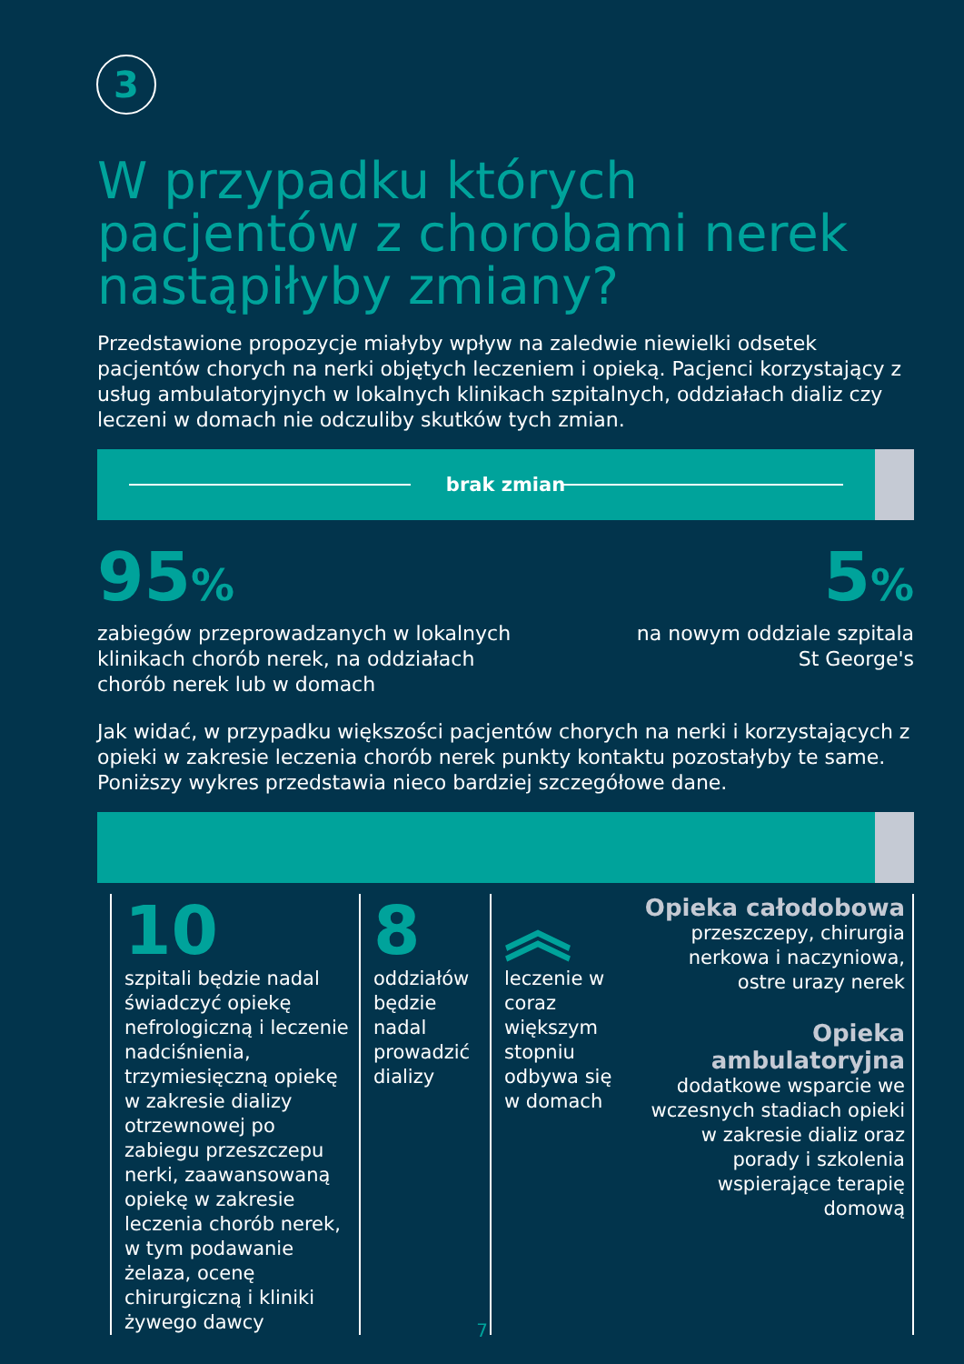3
W przypadku których pacjentów z chorobami nerek nastąpiłyby zmiany?
Przedstawione propozycje miałyby wpływ na zaledwie niewielki odsetek pacjentów chorych na nerki objętych leczeniem i opieką. Pacjenci korzystający z usług ambulatoryjnych w lokalnych klinikach szpitalnych, oddziałach dializ czy leczeni w domach nie odczuliby skutków tych zmian.
brak zmian
95%
zabiegów przeprowadzanych w lokalnych
klinikach chorób nerek, na oddziałach
chorób nerek lub w domach
5%
na nowym oddziale szpitala
St George's
Jak widać, w przypadku większości pacjentów chorych na nerki i korzystających z opieki w zakresie leczenia chorób nerek punkty kontaktu pozostałyby te same. Poniższy wykres przedstawia nieco bardziej szczegółowe dane.
10
szpitali będzie nadal świadczyć opiekę nefrologiczną i leczenie nadciśnienia, trzymiesięczną opiekę w zakresie dializy otrzewnowej po zabiegu przeszczepu nerki, zaawansowaną opiekę w zakresie leczenia chorób nerek, w tym podawanie żelaza, ocenę chirurgiczną i kliniki żywego dawcy
8
oddziałów będzie nadal prowadzić dializy
︽
leczenie w coraz większym stopniu odbywa się w domach
Opieka całodobowa
przeszczepy, chirurgia nerkowa i naczyniowa, ostre urazy nerek
Opieka ambulatoryjna
dodatkowe wsparcie we wczesnych stadiach opieki w zakresie dializ oraz porady i szkolenia wspierające terapię domową
7